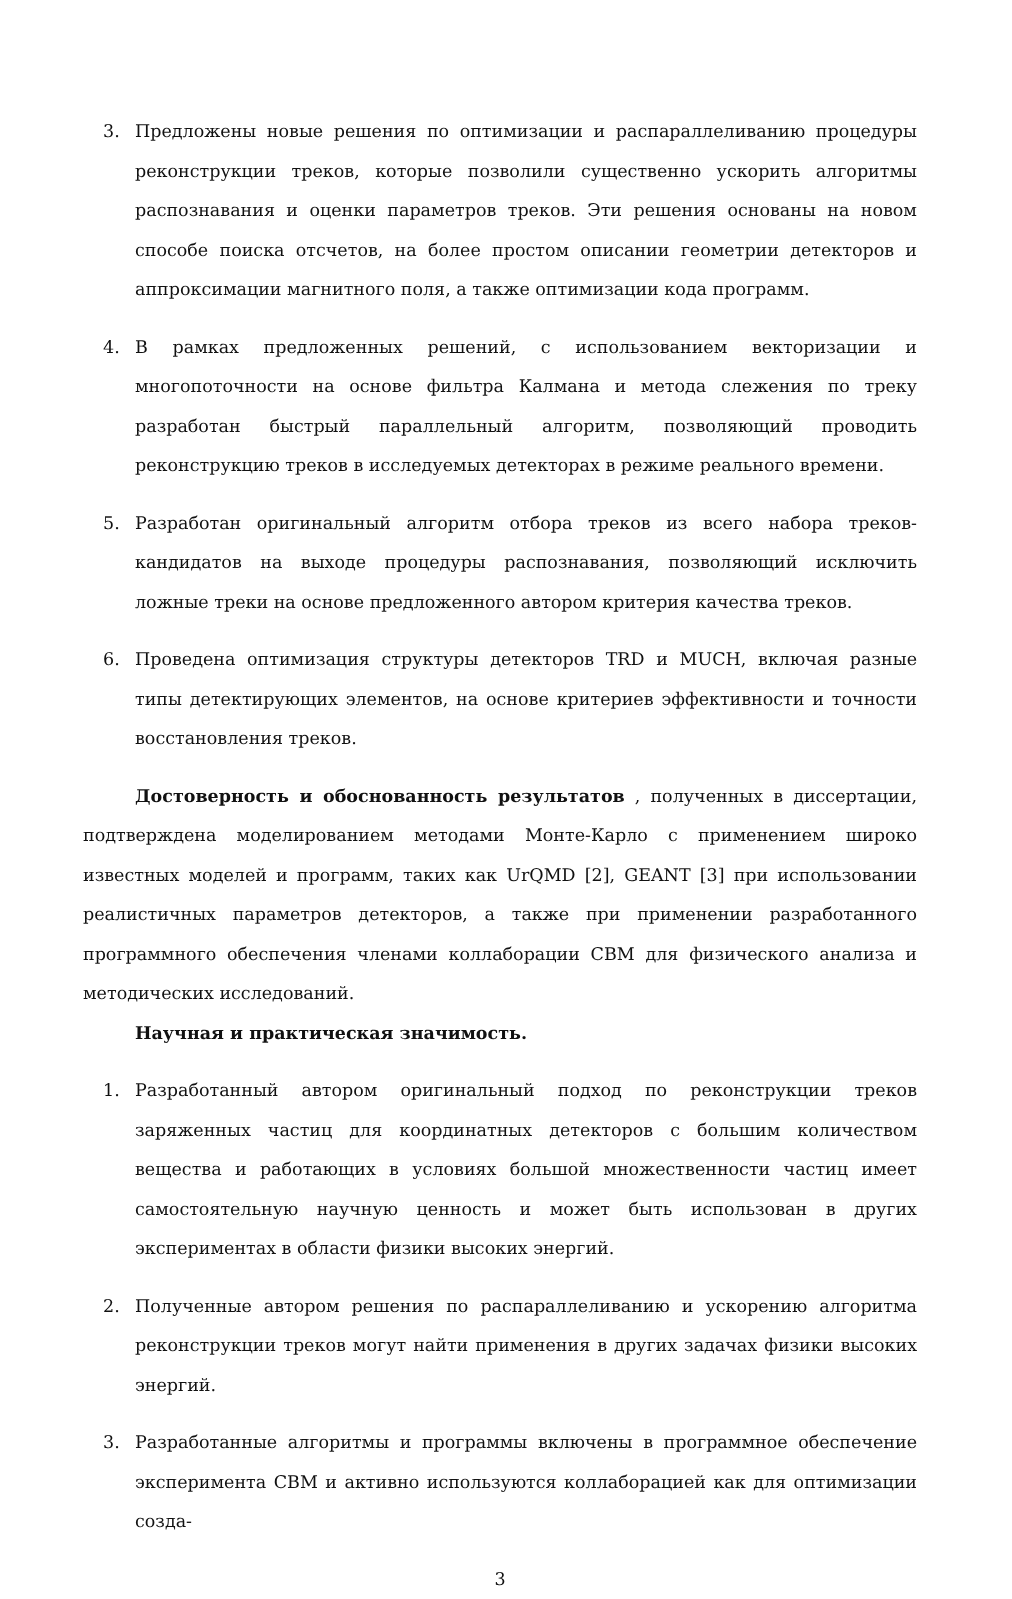3. Предложены новые решения по оптимизации и распараллеливанию процедуры реконструкции треков, которые позволили существенно ускорить алгоритмы распознавания и оценки параметров треков. Эти решения основаны на новом способе поиска отсчетов, на более простом описании геометрии детекторов и аппроксимации магнитного поля, а также оптимизации кода программ.
4. В рамках предложенных решений, с использованием векторизации и многопоточности на основе фильтра Калмана и метода слежения по треку разработан быстрый параллельный алгоритм, позволяющий проводить реконструкцию треков в исследуемых детекторах в режиме реального времени.
5. Разработан оригинальный алгоритм отбора треков из всего набора треков-кандидатов на выходе процедуры распознавания, позволяющий исключить ложные треки на основе предложенного автором критерия качества треков.
6. Проведена оптимизация структуры детекторов TRD и MUCH, включая разные типы детектирующих элементов, на основе критериев эффективности и точности восстановления треков.
Достоверность и обоснованность результатов , полученных в диссертации, подтверждена моделированием методами Монте-Карло с применением широко известных моделей и программ, таких как UrQMD [2], GEANT [3] при использовании реалистичных параметров детекторов, а также при применении разработанного программного обеспечения членами коллаборации CBM для физического анализа и методических исследований.
Научная и практическая значимость.
1. Разработанный автором оригинальный подход по реконструкции треков заряженных частиц для координатных детекторов с большим количеством вещества и работающих в условиях большой множественности частиц имеет самостоятельную научную ценность и может быть использован в других экспериментах в области физики высоких энергий.
2. Полученные автором решения по распараллеливанию и ускорению алгоритма реконструкции треков могут найти применения в других задачах физики высоких энергий.
3. Разработанные алгоритмы и программы включены в программное обеспечение эксперимента CBM и активно используются коллаборацией как для оптимизации созда-
3